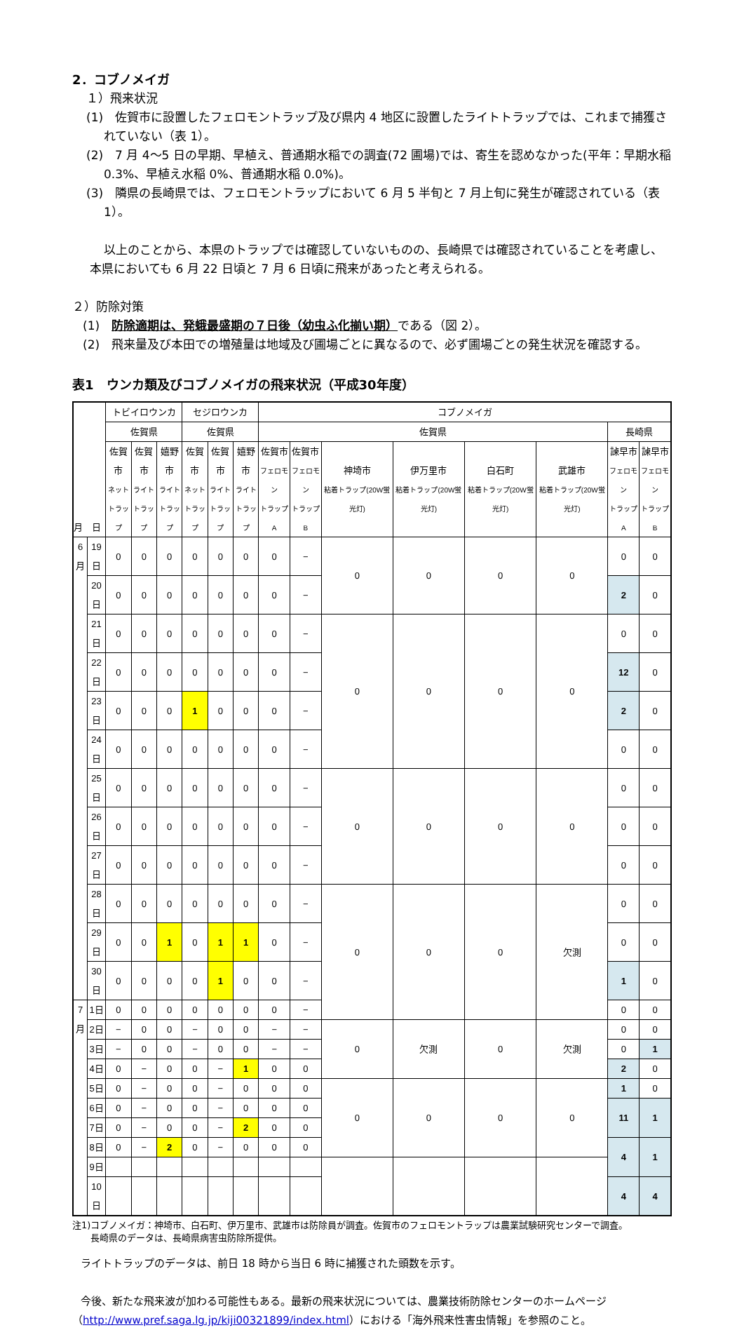2．コブノメイガ
１）飛来状況
(1)　佐賀市に設置したフェロモントラップ及び県内 4 地区に設置したライトトラップでは、これまで捕獲されていない（表 1）。
(2)　7 月 4～5 日の早期、早植え、普通期水稲での調査(72 圃場)では、寄生を認めなかった(平年：早期水稲 0.3%、早植え水稲 0%、普通期水稲 0.0%)。
(3)　隣県の長崎県では、フェロモントラップにおいて 6 月 5 半旬と 7 月上旬に発生が確認されている（表 1）。
以上のことから、本県のトラップでは確認していないものの、長崎県では確認されていることを考慮し、本県においても 6 月 22 日頃と 7 月 6 日頃に飛来があったと考えられる。
２）防除対策
(1)　防除適期は、発蛾最盛期の７日後（幼虫ふ化揃い期）である（図 2）。
(2)　飛来量及び本田での増殖量は地域及び圃場ごとに異なるので、必ず圃場ごとの発生状況を確認する。
表1　ウンカ類及びコブノメイガの飛来状況（平成30年度）
| 月 日 | | トビイロウンカ | | | セジロウンカ | | | コブノメイガ | | | | | | | |
| --- | --- | --- | --- | --- | --- | --- | --- | --- | --- | --- | --- | --- | --- | --- | --- |
| | | 佐賀県 | | | 佐賀県 | | | 佐賀県 | | | | | | 長崎県 | |
| | | 佐賀市 ネット トラップ | 佐賀市 ライト トラップ | 嬉野市 ライト トラップ | 佐賀市 ネット トラップ | 佐賀市 ライト トラップ | 嬉野市 ライト トラップ | 佐賀市 フェロモン トラップA | 佐賀市 フェロモン トラップB | 神埼市 粘着トラップ(20W蛍光灯) | 伊万里市 粘着トラップ(20W蛍光灯) | 白石町 粘着トラップ(20W蛍光灯) | 武雄市 粘着トラップ(20W蛍光灯) | 諫早市 フェロモン トラップA | 諫早市 フェロモン トラップB |
| 6月 | 19日 | 0 | 0 | 0 | 0 | 0 | 0 | 0 | − | 0 | 0 | 0 | 0 | 0 | 0 |
| | 20日 | 0 | 0 | 0 | 0 | 0 | 0 | 0 | − | | | | | 2 | 0 |
| | 21日 | 0 | 0 | 0 | 0 | 0 | 0 | 0 | − | 0 | 0 | 0 | 0 | 0 | 0 |
| | 22日 | 0 | 0 | 0 | 0 | 0 | 0 | 0 | − | | | | | 12 | 0 |
| | 23日 | 0 | 0 | 0 | 1 | 0 | 0 | 0 | − | | | | | 2 | 0 |
| | 24日 | 0 | 0 | 0 | 0 | 0 | 0 | 0 | − | | | | | 0 | 0 |
| | 25日 | 0 | 0 | 0 | 0 | 0 | 0 | 0 | − | 0 | 0 | 0 | 0 | 0 | 0 |
| | 26日 | 0 | 0 | 0 | 0 | 0 | 0 | 0 | − | | | | | 0 | 0 |
| | 27日 | 0 | 0 | 0 | 0 | 0 | 0 | 0 | − | | | | | 0 | 0 |
| | 28日 | 0 | 0 | 0 | 0 | 0 | 0 | 0 | − | 0 | 0 | 0 | 欠測 | 0 | 0 |
| | 29日 | 0 | 0 | 1 | 0 | 1 | 1 | 0 | − | | | | | 0 | 0 |
| | 30日 | 0 | 0 | 0 | 0 | 1 | 0 | 0 | − | | | | | 1 | 0 |
| 7月 | 1日 | 0 | 0 | 0 | 0 | 0 | 0 | 0 | − | | | | | 0 | 0 |
| | 2日 | − | 0 | 0 | − | 0 | 0 | − | − | 0 | 欠測 | 0 | 欠測 | 0 | 0 |
| | 3日 | − | 0 | 0 | − | 0 | 0 | − | − | | | | | 0 | 1 |
| | 4日 | 0 | − | 0 | 0 | − | 1 | 0 | 0 | | | | | 2 | 0 |
| | 5日 | 0 | − | 0 | 0 | − | 0 | 0 | 0 | 0 | 0 | 0 | 0 | 1 | 0 |
| | 6日 | 0 | − | 0 | 0 | − | 0 | 0 | 0 | | | | | 11 | 1 |
| | 7日 | 0 | − | 0 | 0 | − | 2 | 0 | 0 | | | | | | |
| | 8日 | 0 | − | 2 | 0 | − | 0 | 0 | 0 | | | | | 4 | 1 |
| | 9日 | | | | | | | | | | | | | | |
| | 10日 | | | | | | | | | | | | | 4 | 4 |
注1)コブノメイガ：神埼市、白石町、伊万里市、武雄市は防除員が調査。佐賀市のフェロモントラップは農業試験研究センターで調査。
　　長崎県のデータは、長崎県病害虫防除所提供。
ライトトラップのデータは、前日 18 時から当日 6 時に捕獲された頭数を示す。
今後、新たな飛来波が加わる可能性もある。最新の飛来状況については、農業技術防除センターのホームページ
（http://www.pref.saga.lg.jp/kiji00321899/index.html）における「海外飛来性害虫情報」を参照のこと。